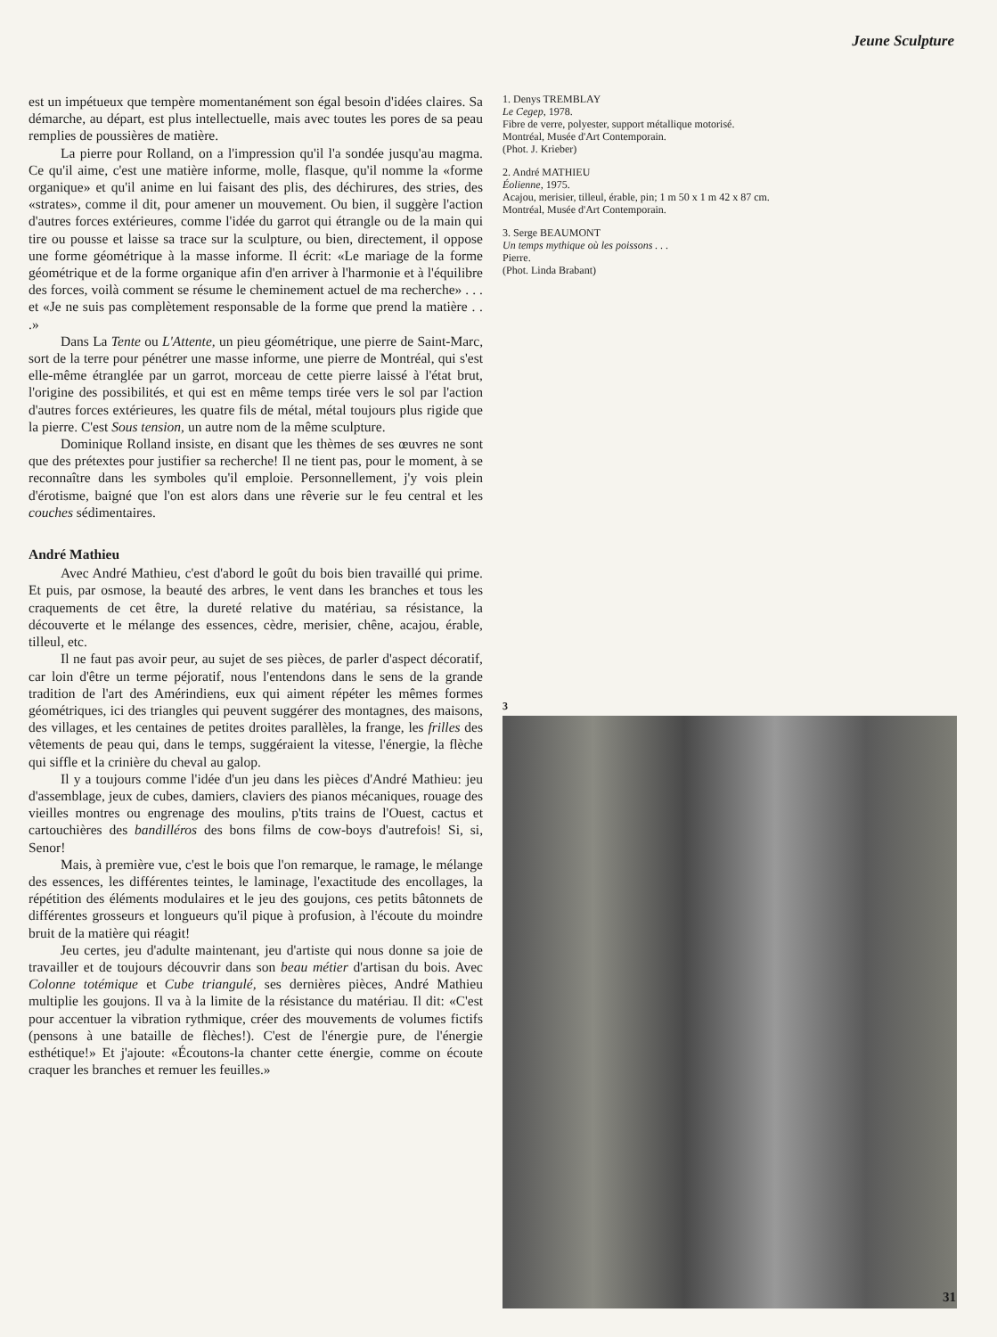Jeune Sculpture
est un impétueux que tempère momentanément son égal besoin d'idées claires. Sa démarche, au départ, est plus intellectuelle, mais avec toutes les pores de sa peau remplies de poussières de matière.
La pierre pour Rolland, on a l'impression qu'il l'a sondée jusqu'au magma. Ce qu'il aime, c'est une matière informe, molle, flasque, qu'il nomme la «forme organique» et qu'il anime en lui faisant des plis, des déchirures, des stries, des «strates», comme il dit, pour amener un mouvement. Ou bien, il suggère l'action d'autres forces extérieures, comme l'idée du garrot qui étrangle ou de la main qui tire ou pousse et laisse sa trace sur la sculpture, ou bien, directement, il oppose une forme géométrique à la masse informe. Il écrit: «Le mariage de la forme géométrique et de la forme organique afin d'en arriver à l'harmonie et à l'équilibre des forces, voilà comment se résume le cheminement actuel de ma recherche» . . . et «Je ne suis pas complètement responsable de la forme que prend la matière . . .»
Dans La Tente ou L'Attente, un pieu géométrique, une pierre de Saint-Marc, sort de la terre pour pénétrer une masse informe, une pierre de Montréal, qui s'est elle-même étranglée par un garrot, morceau de cette pierre laissé à l'état brut, l'origine des possibilités, et qui est en même temps tirée vers le sol par l'action d'autres forces extérieures, les quatre fils de métal, métal toujours plus rigide que la pierre. C'est Sous tension, un autre nom de la même sculpture.
Dominique Rolland insiste, en disant que les thèmes de ses œuvres ne sont que des prétextes pour justifier sa recherche! Il ne tient pas, pour le moment, à se reconnaître dans les symboles qu'il emploie. Personnellement, j'y vois plein d'érotisme, baigné que l'on est alors dans une rêverie sur le feu central et les couches sédimentaires.
André Mathieu
Avec André Mathieu, c'est d'abord le goût du bois bien travaillé qui prime. Et puis, par osmose, la beauté des arbres, le vent dans les branches et tous les craquements de cet être, la dureté relative du matériau, sa résistance, la découverte et le mélange des essences, cèdre, merisier, chêne, acajou, érable, tilleul, etc.
Il ne faut pas avoir peur, au sujet de ses pièces, de parler d'aspect décoratif, car loin d'être un terme péjoratif, nous l'entendons dans le sens de la grande tradition de l'art des Amérindiens, eux qui aiment répéter les mêmes formes géométriques, ici des triangles qui peuvent suggérer des montagnes, des maisons, des villages, et les centaines de petites droites parallèles, la frange, les frilles des vêtements de peau qui, dans le temps, suggéraient la vitesse, l'énergie, la flèche qui siffle et la crinière du cheval au galop.
Il y a toujours comme l'idée d'un jeu dans les pièces d'André Mathieu: jeu d'assemblage, jeux de cubes, damiers, claviers des pianos mécaniques, rouage des vieilles montres ou engrenage des moulins, p'tits trains de l'Ouest, cactus et cartouchières des bandilléros des bons films de cow-boys d'autrefois! Si, si, Senor!
Mais, à première vue, c'est le bois que l'on remarque, le ramage, le mélange des essences, les différentes teintes, le laminage, l'exactitude des encollages, la répétition des éléments modulaires et le jeu des goujons, ces petits bâtonnets de différentes grosseurs et longueurs qu'il pique à profusion, à l'écoute du moindre bruit de la matière qui réagit!
Jeu certes, jeu d'adulte maintenant, jeu d'artiste qui nous donne sa joie de travailler et de toujours découvrir dans son beau métier d'artisan du bois. Avec Colonne totémique et Cube triangulé, ses dernières pièces, André Mathieu multiplie les goujons. Il va à la limite de la résistance du matériau. Il dit: «C'est pour accentuer la vibration rythmique, créer des mouvements de volumes fictifs (pensons à une bataille de flèches!). C'est de l'énergie pure, de l'énergie esthétique!» Et j'ajoute: «Écoutons-la chanter cette énergie, comme on écoute craquer les branches et remuer les feuilles.»
1. Denys TREMBLAY
Le Cegep, 1978.
Fibre de verre, polyester, support métallique motorisé.
Montréal, Musée d'Art Contemporain.
(Phot. J. Krieber)
2. André MATHIEU
Éolienne, 1975.
Acajou, merisier, tilleul, érable, pin; 1 m 50 x 1 m 42 x 87 cm.
Montréal, Musée d'Art Contemporain.
3. Serge BEAUMONT
Un temps mythique où les poissons . . .
Pierre.
(Phot. Linda Brabant)
3
31